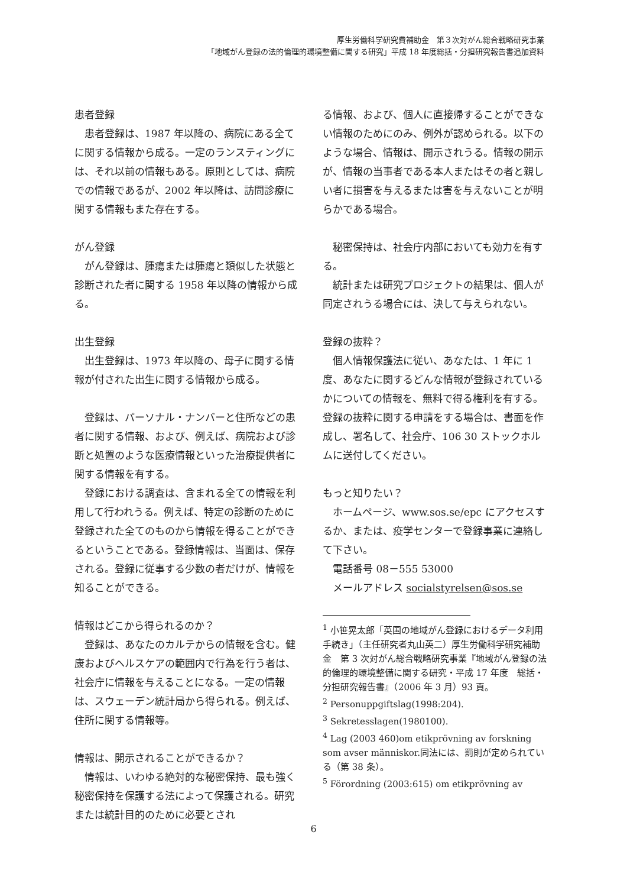厚生労働科学研究費補助金　第３次対がん総合戦略研究事業
「地域がん登録の法的倫理的環境整備に関する研究」平成 18 年度総括・分担研究報告書追加資料
患者登録
患者登録は、1987 年以降の、病院にある全てに関する情報から成る。一定のランスティングには、それ以前の情報もある。原則としては、病院での情報であるが、2002 年以降は、訪問診療に関する情報もまた存在する。
がん登録
がん登録は、腫瘍または腫瘍と類似した状態と診断された者に関する 1958 年以降の情報から成る。
出生登録
出生登録は、1973 年以降の、母子に関する情報が付された出生に関する情報から成る。
登録は、パーソナル・ナンバーと住所などの患者に関する情報、および、例えば、病院および診断と処置のような医療情報といった治療提供者に関する情報を有する。
登録における調査は、含まれる全ての情報を利用して行われうる。例えば、特定の診断のために登録された全てのものから情報を得ることができるということである。登録情報は、当面は、保存される。登録に従事する少数の者だけが、情報を知ることができる。
情報はどこから得られるのか？
登録は、あなたのカルテからの情報を含む。健康およびヘルスケアの範囲内で行為を行う者は、社会庁に情報を与えることになる。一定の情報は、スウェーデン統計局から得られる。例えば、住所に関する情報等。
情報は、開示されることができるか？
情報は、いわゆる絶対的な秘密保持、最も強く秘密保持を保護する法によって保護される。研究または統計目的のために必要とされ
る情報、および、個人に直接帰することができない情報のためにのみ、例外が認められる。以下のような場合、情報は、開示されうる。情報の開示が、情報の当事者である本人またはその者と親しい者に損害を与えるまたは害を与えないことが明らかである場合。
秘密保持は、社会庁内部においても効力を有する。
統計または研究プロジェクトの結果は、個人が同定されうる場合には、決して与えられない。
登録の抜粋？
個人情報保護法に従い、あなたは、1 年に 1 度、あなたに関するどんな情報が登録されているかについての情報を、無料で得る権利を有する。登録の抜粋に関する申請をする場合は、書面を作成し、署名して、社会庁、106 30 ストックホルムに送付してください。
もっと知りたい？
ホームページ、www.sos.se/epc にアクセスするか、または、疫学センターで登録事業に連絡して下さい。
電話番号 08－555 53000
メールアドレス socialstyrelsen@sos.se
<sup>1</sup> 小笹晃太郎「英国の地域がん登録におけるデータ利用手続き」（主任研究者丸山英二）厚生労働科学研究補助金　第 3 次対がん総合戦略研究事業『地域がん登録の法的倫理的環境整備に関する研究・平成 17 年度　総括・分担研究報告書』（2006 年 3 月）93 頁。
<sup>2</sup> Personuppgiftslag(1998:204).
<sup>3</sup> Sekretesslagen(1980100).
<sup>4</sup> Lag (2003 460)om etikprövning av forskning som avser människor.同法には、罰則が定められている（第 38 条）。
<sup>5</sup> Förordning (2003:615) om etikprövning av
6